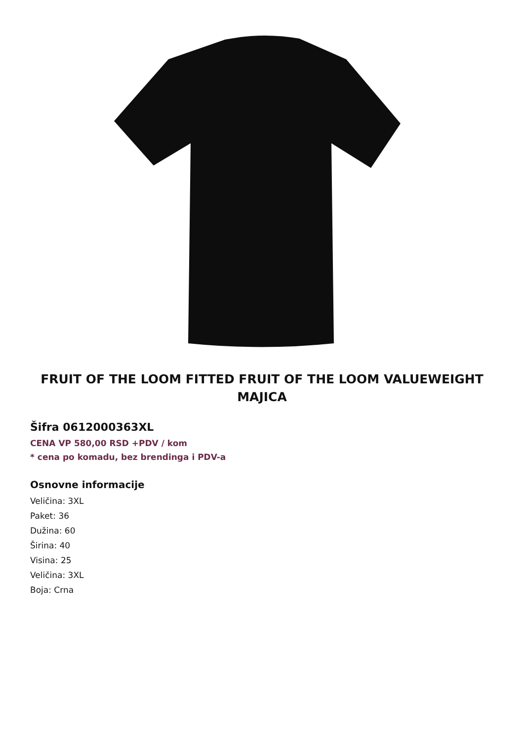FRUIT OF THE LOOM FITTED FRUIT OF THE LOOM VALUEWEIGHT MAJICA
Šifra 0612000363XL
CENA VP 580,00 RSD +PDV / kom
* cena po komadu, bez brendinga i PDV-a
Osnovne informacije
Veličina: 3XL
Paket: 36
Dužina: 60
Širina: 40
Visina: 25
Veličina: 3XL
Boja: Crna